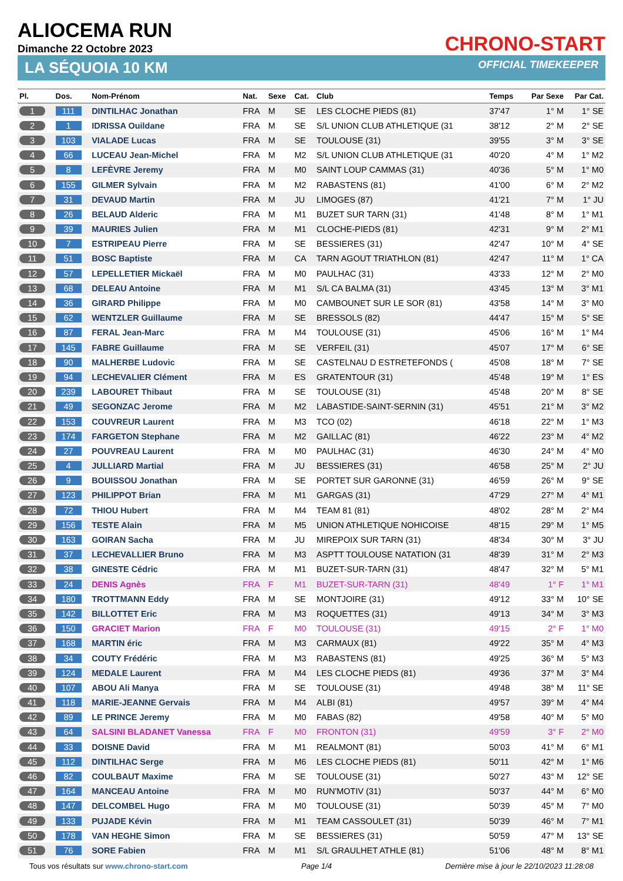ALIOCEMA RUN
Dimanche 22 Octobre 2023
CHRONO-START
LA SÉQUOIA 10 KM OFFICIAL TIMEKEEPER
| Pl. | Dos. | Nom-Prénom | Nat. | Sexe | Cat. | Club | Temps | Par Sexe | Par Cat. |
| --- | --- | --- | --- | --- | --- | --- | --- | --- | --- |
| 1 | 111 | DINTILHAC Jonathan | FRA | M | SE | LES CLOCHE PIEDS (81) | 37'47 | 1° M | 1° SE |
| 2 | 1 | IDRISSA Ouildane | FRA | M | SE | S/L UNION CLUB ATHLETIQUE (31 | 38'12 | 2° M | 2° SE |
| 3 | 103 | VIALADE Lucas | FRA | M | SE | TOULOUSE (31) | 39'55 | 3° M | 3° SE |
| 4 | 66 | LUCEAU Jean-Michel | FRA | M | M2 | S/L UNION CLUB ATHLETIQUE (31 | 40'20 | 4° M | 1° M2 |
| 5 | 8 | LEFÈVRE Jeremy | FRA | M | M0 | SAINT LOUP CAMMAS (31) | 40'36 | 5° M | 1° M0 |
| 6 | 155 | GILMER Sylvain | FRA | M | M2 | RABASTENS (81) | 41'00 | 6° M | 2° M2 |
| 7 | 31 | DEVAUD Martin | FRA | M | JU | LIMOGES (87) | 41'21 | 7° M | 1° JU |
| 8 | 26 | BELAUD Alderic | FRA | M | M1 | BUZET SUR TARN (31) | 41'48 | 8° M | 1° M1 |
| 9 | 39 | MAURIES Julien | FRA | M | M1 | CLOCHE-PIEDS (81) | 42'31 | 9° M | 2° M1 |
| 10 | 7 | ESTRIPEAU Pierre | FRA | M | SE | BESSIERES (31) | 42'47 | 10° M | 4° SE |
| 11 | 51 | BOSC Baptiste | FRA | M | CA | TARN AGOUT TRIATHLON (81) | 42'47 | 11° M | 1° CA |
| 12 | 57 | LEPELLETIER Mickaël | FRA | M | M0 | PAULHAC (31) | 43'33 | 12° M | 2° M0 |
| 13 | 68 | DELEAU Antoine | FRA | M | M1 | S/L CA BALMA (31) | 43'45 | 13° M | 3° M1 |
| 14 | 36 | GIRARD Philippe | FRA | M | M0 | CAMBOUNET SUR LE SOR (81) | 43'58 | 14° M | 3° M0 |
| 15 | 62 | WENTZLER Guillaume | FRA | M | SE | BRESSOLS (82) | 44'47 | 15° M | 5° SE |
| 16 | 87 | FERAL Jean-Marc | FRA | M | M4 | TOULOUSE (31) | 45'06 | 16° M | 1° M4 |
| 17 | 145 | FABRE Guillaume | FRA | M | SE | VERFEIL (31) | 45'07 | 17° M | 6° SE |
| 18 | 90 | MALHERBE Ludovic | FRA | M | SE | CASTELNAU D ESTRETEFONDS ( | 45'08 | 18° M | 7° SE |
| 19 | 94 | LECHEVALIER Clément | FRA | M | ES | GRATENTOUR (31) | 45'48 | 19° M | 1° ES |
| 20 | 239 | LABOURET Thibaut | FRA | M | SE | TOULOUSE (31) | 45'48 | 20° M | 8° SE |
| 21 | 49 | SEGONZAC Jerome | FRA | M | M2 | LABASTIDE-SAINT-SERNIN (31) | 45'51 | 21° M | 3° M2 |
| 22 | 153 | COUVREUR Laurent | FRA | M | M3 | TCO (02) | 46'18 | 22° M | 1° M3 |
| 23 | 174 | FARGETON Stephane | FRA | M | M2 | GAILLAC (81) | 46'22 | 23° M | 4° M2 |
| 24 | 27 | POUVREAU Laurent | FRA | M | M0 | PAULHAC (31) | 46'30 | 24° M | 4° M0 |
| 25 | 4 | JULLIARD Martial | FRA | M | JU | BESSIERES (31) | 46'58 | 25° M | 2° JU |
| 26 | 9 | BOUISSOU Jonathan | FRA | M | SE | PORTET SUR GARONNE (31) | 46'59 | 26° M | 9° SE |
| 27 | 123 | PHILIPPOT Brian | FRA | M | M1 | GARGAS (31) | 47'29 | 27° M | 4° M1 |
| 28 | 72 | THIOU Hubert | FRA | M | M4 | TEAM 81 (81) | 48'02 | 28° M | 2° M4 |
| 29 | 156 | TESTE Alain | FRA | M | M5 | UNION ATHLETIQUE NOHICOISE | 48'15 | 29° M | 1° M5 |
| 30 | 163 | GOIRAN Sacha | FRA | M | JU | MIREPOIX SUR TARN (31) | 48'34 | 30° M | 3° JU |
| 31 | 37 | LECHEVALLIER Bruno | FRA | M | M3 | ASPTT TOULOUSE NATATION (31 | 48'39 | 31° M | 2° M3 |
| 32 | 38 | GINESTE Cédric | FRA | M | M1 | BUZET-SUR-TARN (31) | 48'47 | 32° M | 5° M1 |
| 33 | 24 | DENIS Agnès | FRA | F | M1 | BUZET-SUR-TARN (31) | 48'49 | 1° F | 1° M1 |
| 34 | 180 | TROTTMANN Eddy | FRA | M | SE | MONTJOIRE (31) | 49'12 | 33° M | 10° SE |
| 35 | 142 | BILLOTTET Eric | FRA | M | M3 | ROQUETTES (31) | 49'13 | 34° M | 3° M3 |
| 36 | 150 | GRACIET Marion | FRA | F | M0 | TOULOUSE (31) | 49'15 | 2° F | 1° M0 |
| 37 | 168 | MARTIN éric | FRA | M | M3 | CARMAUX (81) | 49'22 | 35° M | 4° M3 |
| 38 | 34 | COUTY Frédéric | FRA | M | M3 | RABASTENS (81) | 49'25 | 36° M | 5° M3 |
| 39 | 124 | MEDALE Laurent | FRA | M | M4 | LES CLOCHE PIEDS (81) | 49'36 | 37° M | 3° M4 |
| 40 | 107 | ABOU Ali Manya | FRA | M | SE | TOULOUSE (31) | 49'48 | 38° M | 11° SE |
| 41 | 118 | MARIE-JEANNE Gervais | FRA | M | M4 | ALBI (81) | 49'57 | 39° M | 4° M4 |
| 42 | 89 | LE PRINCE Jeremy | FRA | M | M0 | FABAS (82) | 49'58 | 40° M | 5° M0 |
| 43 | 64 | SALSINI BLADANET Vanessa | FRA | F | M0 | FRONTON (31) | 49'59 | 3° F | 2° M0 |
| 44 | 33 | DOISNE David | FRA | M | M1 | REALMONT (81) | 50'03 | 41° M | 6° M1 |
| 45 | 112 | DINTILHAC Serge | FRA | M | M6 | LES CLOCHE PIEDS (81) | 50'11 | 42° M | 1° M6 |
| 46 | 82 | COULBAUT Maxime | FRA | M | SE | TOULOUSE (31) | 50'27 | 43° M | 12° SE |
| 47 | 164 | MANCEAU Antoine | FRA | M | M0 | RUN'MOTIV (31) | 50'37 | 44° M | 6° M0 |
| 48 | 147 | DELCOMBEL Hugo | FRA | M | M0 | TOULOUSE (31) | 50'39 | 45° M | 7° M0 |
| 49 | 133 | PUJADE Kévin | FRA | M | M1 | TEAM CASSOULET (31) | 50'39 | 46° M | 7° M1 |
| 50 | 178 | VAN HEGHE Simon | FRA | M | SE | BESSIERES (31) | 50'59 | 47° M | 13° SE |
| 51 | 76 | SORE Fabien | FRA | M | M1 | S/L GRAULHET ATHLE (81) | 51'06 | 48° M | 8° M1 |
Tous vos résultats sur www.chrono-start.com Page 1/4 Dernière mise à jour le 22/10/2023 11:28:08